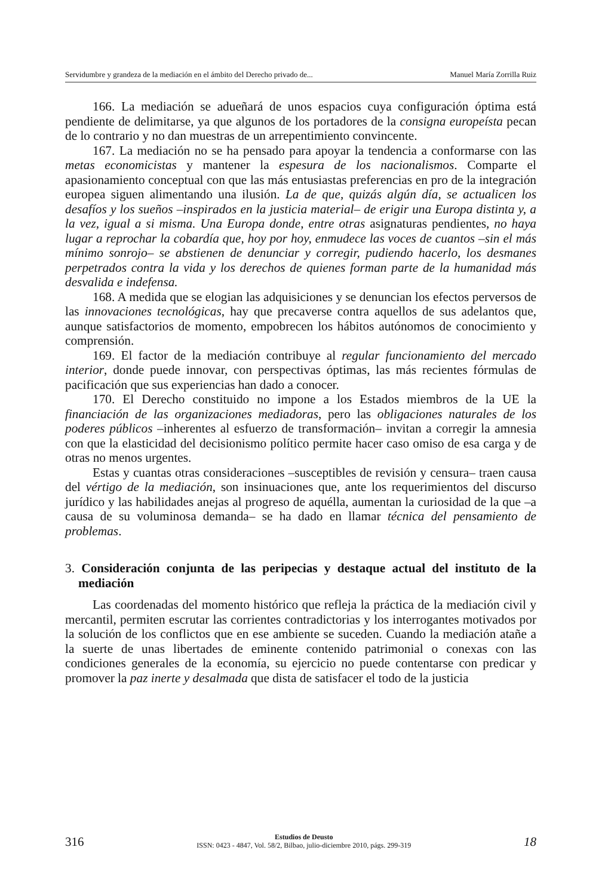Servidumbre y grandeza de la mediación en el ámbito del Derecho privado de... Manuel María Zorrilla Ruiz
166. La mediación se adueñará de unos espacios cuya configuración óptima está pendiente de delimitarse, ya que algunos de los portadores de la consigna europeísta pecan de lo contrario y no dan muestras de un arrepentimiento convincente.
167. La mediación no se ha pensado para apoyar la tendencia a conformarse con las metas economicistas y mantener la espesura de los nacionalismos. Comparte el apasionamiento conceptual con que las más entusiastas preferencias en pro de la integración europea siguen alimentando una ilusión. La de que, quizás algún día, se actualicen los desafíos y los sueños –inspirados en la justicia material– de erigir una Europa distinta y, a la vez, igual a si misma. Una Europa donde, entre otras asignaturas pendientes, no haya lugar a reprochar la cobardía que, hoy por hoy, enmudece las voces de cuantos –sin el más mínimo sonrojo– se abstienen de denunciar y corregir, pudiendo hacerlo, los desmanes perpetrados contra la vida y los derechos de quienes forman parte de la humanidad más desvalida e indefensa.
168. A medida que se elogian las adquisiciones y se denuncian los efectos perversos de las innovaciones tecnológicas, hay que precaverse contra aquellos de sus adelantos que, aunque satisfactorios de momento, empobrecen los hábitos autónomos de conocimiento y comprensión.
169. El factor de la mediación contribuye al regular funcionamiento del mercado interior, donde puede innovar, con perspectivas óptimas, las más recientes fórmulas de pacificación que sus experiencias han dado a conocer.
170. El Derecho constituido no impone a los Estados miembros de la UE la financiación de las organizaciones mediadoras, pero las obligaciones naturales de los poderes públicos –inherentes al esfuerzo de transformación– invitan a corregir la amnesia con que la elasticidad del decisionismo político permite hacer caso omiso de esa carga y de otras no menos urgentes.
Estas y cuantas otras consideraciones –susceptibles de revisión y censura– traen causa del vértigo de la mediación, son insinuaciones que, ante los requerimientos del discurso jurídico y las habilidades anejas al progreso de aquélla, aumentan la curiosidad de la que –a causa de su voluminosa demanda– se ha dado en llamar técnica del pensamiento de problemas.
3. Consideración conjunta de las peripecias y destaque actual del instituto de la mediación
Las coordenadas del momento histórico que refleja la práctica de la mediación civil y mercantil, permiten escrutar las corrientes contradictorias y los interrogantes motivados por la solución de los conflictos que en ese ambiente se suceden. Cuando la mediación atañe a la suerte de unas libertades de eminente contenido patrimonial o conexas con las condiciones generales de la economía, su ejercicio no puede contentarse con predicar y promover la paz inerte y desalmada que dista de satisfacer el todo de la justicia
316
Estudios de Deusto
ISSN: 0423 - 4847, Vol. 58/2, Bilbao, julio-diciembre 2010, págs. 299-319
18